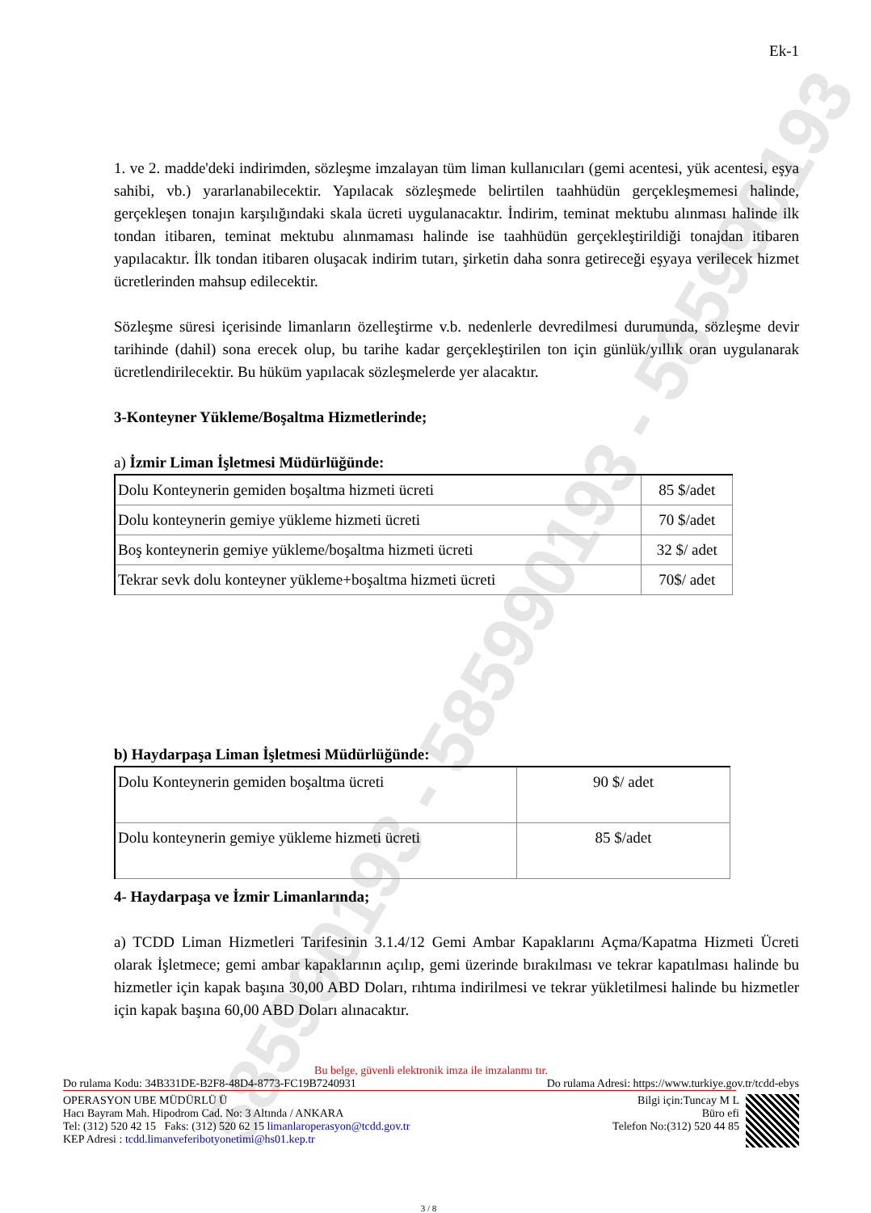585990193 - 585990193 - 585990193
Ek-1
1. ve 2. madde'deki indirimden, sözleşme imzalayan tüm liman kullanıcıları (gemi acentesi, yük acentesi, eşya sahibi, vb.) yararlanabilecektir. Yapılacak sözleşmede belirtilen taahhüdün gerçekleşmemesi halinde, gerçekleşen tonajın karşılığındaki skala ücreti uygulanacaktır. İndirim, teminat mektubu alınması halinde ilk tondan itibaren, teminat mektubu alınmaması halinde ise taahhüdün gerçekleştirildiği tonajdan itibaren yapılacaktır. İlk tondan itibaren oluşacak indirim tutarı, şirketin daha sonra getireceği eşyaya verilecek hizmet ücretlerinden mahsup edilecektir.
Sözleşme süresi içerisinde limanların özelleştirme v.b. nedenlerle devredilmesi durumunda, sözleşme devir tarihinde (dahil) sona erecek olup, bu tarihe kadar gerçekleştirilen ton için günlük/yıllık oran uygulanarak ücretlendirilecektir. Bu hüküm yapılacak sözleşmelerde yer alacaktır.
3-Konteyner Yükleme/Boşaltma Hizmetlerinde;
a) İzmir Liman İşletmesi Müdürlüğünde:
| Dolu Konteynerin gemiden boşaltma hizmeti ücreti | 85 $/adet |
| Dolu konteynerin gemiye yükleme hizmeti ücreti | 70 $/adet |
| Boş konteynerin gemiye yükleme/boşaltma hizmeti ücreti | 32 $/ adet |
| Tekrar sevk dolu konteyner yükleme+boşaltma hizmeti ücreti | 70$/ adet |
b) Haydarpaşa Liman İşletmesi Müdürlüğünde:
| Dolu Konteynerin gemiden boşaltma ücreti | 90 $/ adet |
| Dolu konteynerin gemiye yükleme hizmeti ücreti | 85 $/adet |
4- Haydarpaşa ve İzmir Limanlarında;
a) TCDD Liman Hizmetleri Tarifesinin 3.1.4/12 Gemi Ambar Kapaklarını Açma/Kapatma Hizmeti Ücreti olarak İşletmece; gemi ambar kapaklarının açılıp, gemi üzerinde bırakılması ve tekrar kapatılması halinde bu hizmetler için kapak başına 30,00 ABD Doları, rıhtıma indirilmesi ve tekrar yükletilmesi halinde bu hizmetler için kapak başına 60,00 ABD Doları alınacaktır.
Bu belge, güvenli elektronik imza ile imzalanmı tır.
Do rulama Kodu: 34B331DE-B2F8-48D4-8773-FC19B7240931 Do rulama Adresi: https://www.turkiye.gov.tr/tcdd-ebys
OPERASYON UBE MÜDÜRLÜ Ü
Hacı Bayram Mah. Hipodrom Cad. No: 3 Altında / ANKARA
Tel: (312) 520 42 15 Faks: (312) 520 62 15 limanlaroperasyon@tcdd.gov.tr
KEP Adresi : tcdd.limanveferibotyonetimi@hs01.kep.tr
Bilgi için:Tuncay M L
Büro efi
Telefon No:(312) 520 44 85
3 / 8